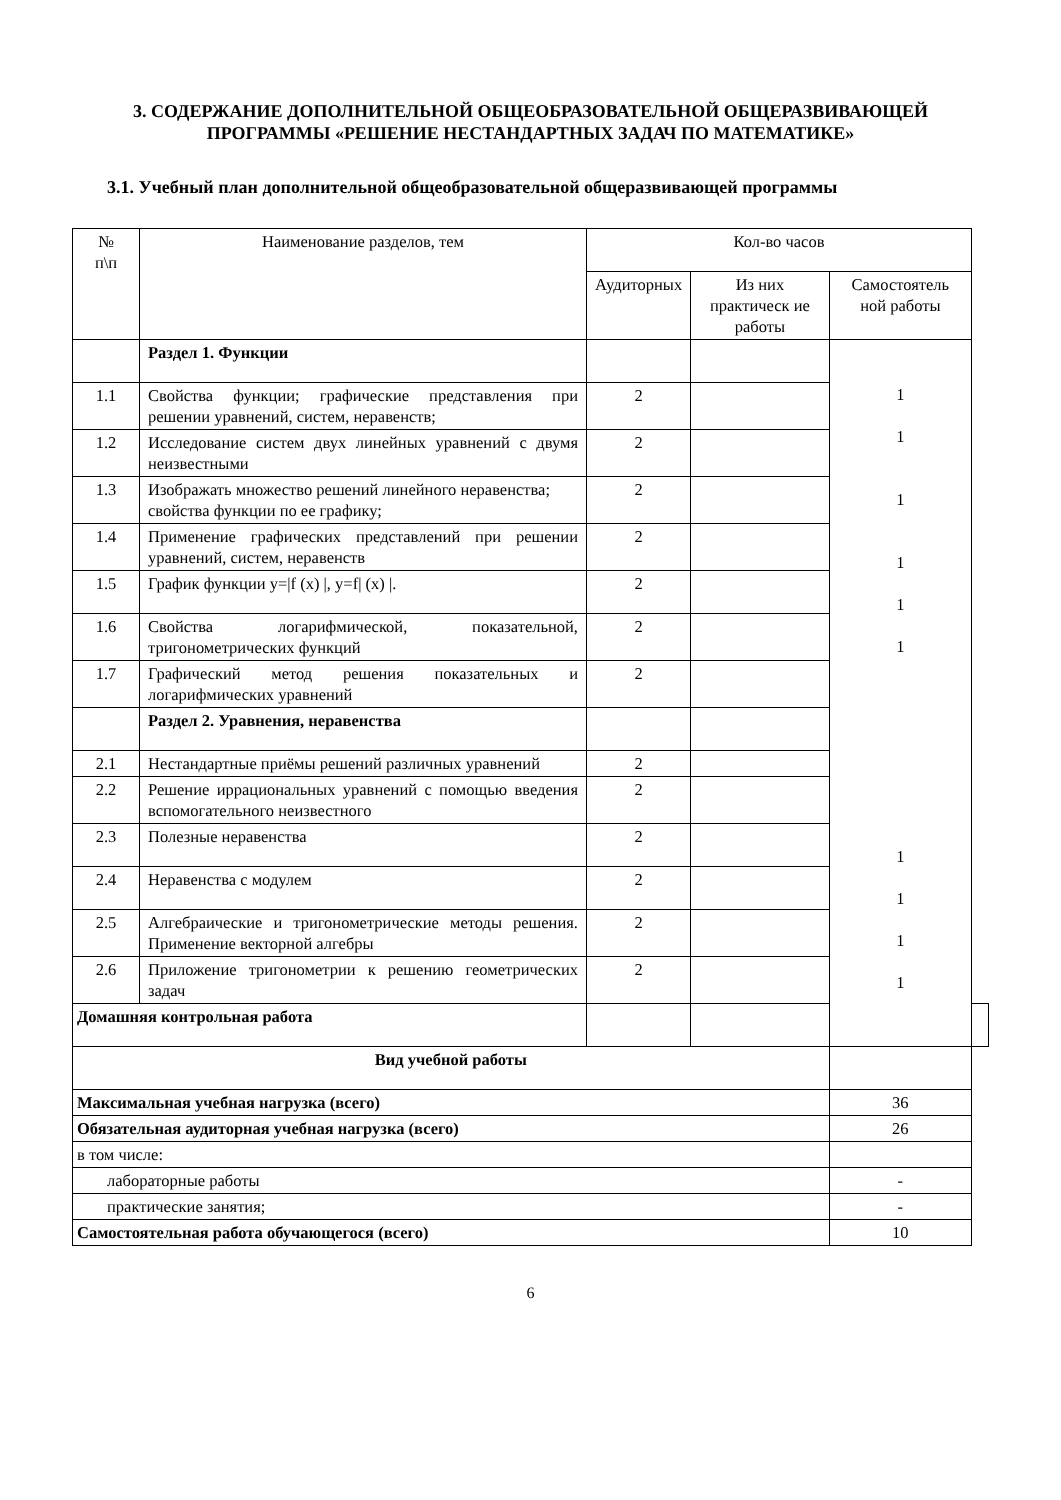3. СОДЕРЖАНИЕ ДОПОЛНИТЕЛЬНОЙ ОБЩЕОБРАЗОВАТЕЛЬНОЙ ОБЩЕРАЗВИВАЮЩЕЙ ПРОГРАММЫ «РЕШЕНИЕ НЕСТАНДАРТНЫХ ЗАДАЧ ПО МАТЕМАТИКЕ»
3.1. Учебный план дополнительной общеобразовательной общеразвивающей программы
| № п\п | Наименование разделов, тем | Кол-во часов | | | |
| --- | --- | --- | --- | --- | --- |
| | | Аудиторных | Из них практическ ие работы | Самостоятель ной работы | |
| | Раздел 1. Функции | | | 1 1 1 1 1 1 1 1 1 1 | |
| 1.1 | Свойства функции; графические представления при решении уравнений, систем, неравенств; | 2 | | | |
| 1.2 | Исследование систем двух линейных уравнений с двумя неизвестными | 2 | | | |
| 1.3 | Изображать множество решений линейного неравенства; свойства функции по ее графику; | 2 | | | |
| 1.4 | Применение графических представлений при решении уравнений, систем, неравенств | 2 | | | |
| 1.5 | График функции y=/f (x) /, y=f/ (x) /. | 2 | | | |
| 1.6 | Свойства логарифмической, показательной, тригонометрических функций | 2 | | | |
| 1.7 | Графический метод решения показательных и логарифмических уравнений | 2 | | | |
| | Раздел 2. Уравнения, неравенства | | | | |
| 2.1 | Нестандартные приёмы решений различных уравнений | 2 | | | |
| 2.2 | Решение иррациональных уравнений с помощью введения вспомогательного неизвестного | 2 | | | |
| 2.3 | Полезные неравенства | 2 | | | |
| 2.4 | Неравенства с модулем | 2 | | | |
| 2.5 | Алгебраические и тригонометрические методы решения. Применение векторной алгебры | 2 | | | |
| 2.6 | Приложение тригонометрии к решению геометрических задач | 2 | | | |
| Домашняя контрольная работа | | | | | |
| Вид учебной работы | | | | | |
| Максимальная учебная нагрузка (всего) | | | | 36 | |
| Обязательная аудиторная учебная нагрузка (всего) | | | | 26 | |
| в том числе: | | | | | |
| лабораторные работы | | | | - | |
| практические занятия; | | | | - | |
| Самостоятельная работа обучающегося (всего) | | | | 10 | |
6